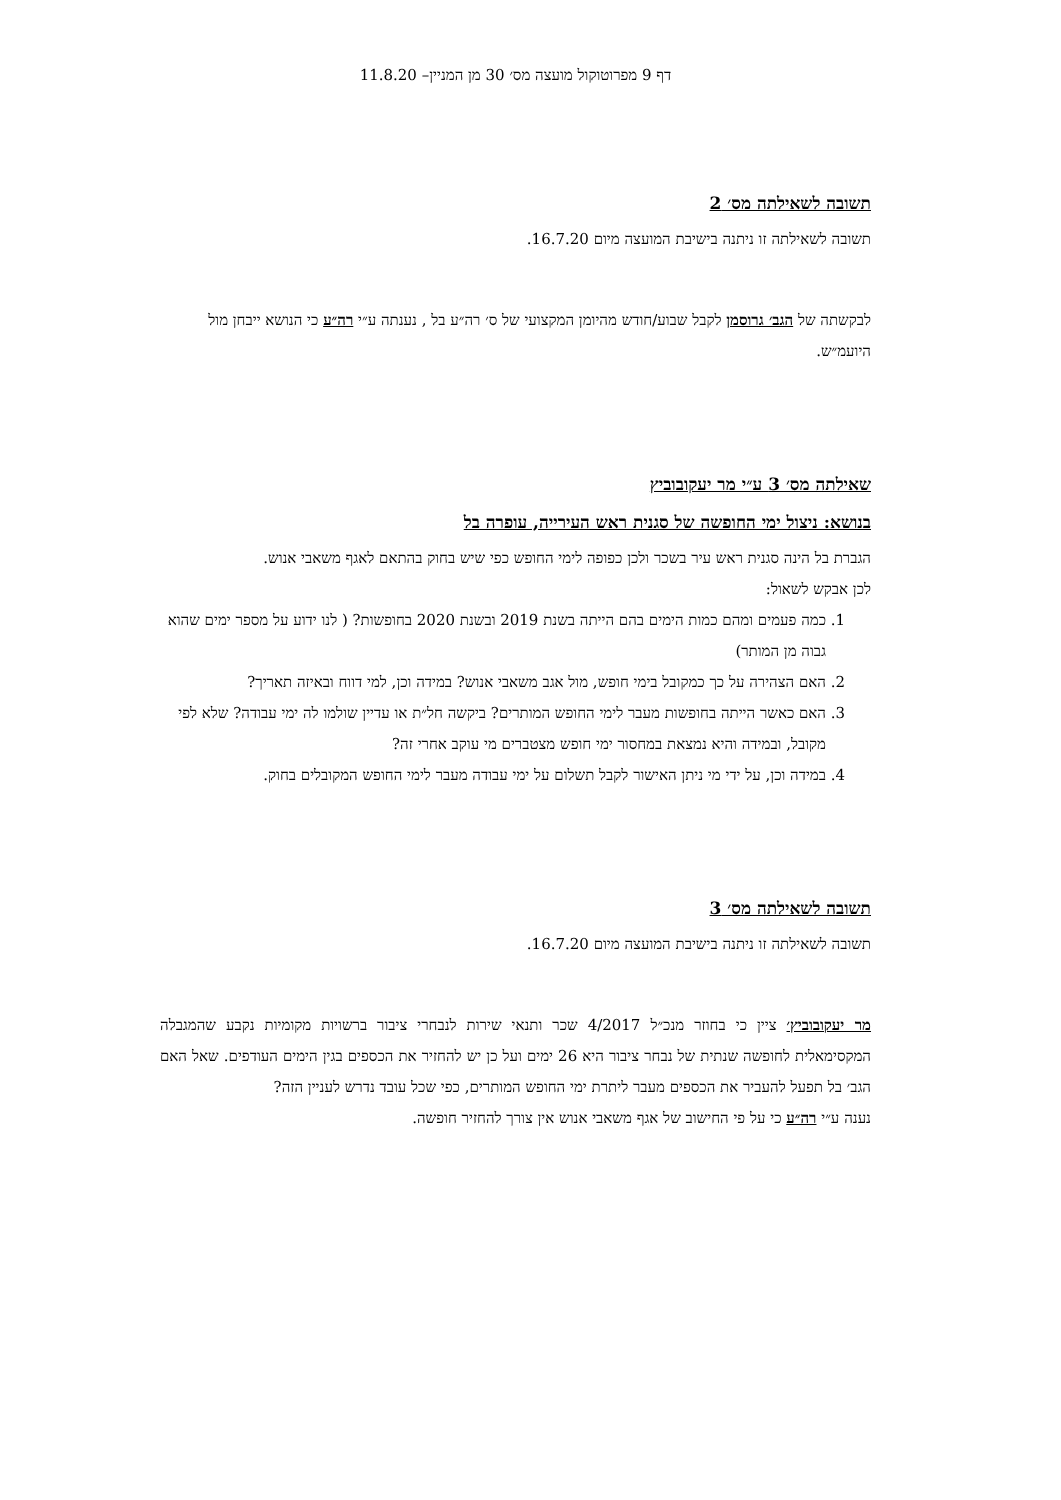דף 9 מפרוטוקול מועצה מס׳ 30 מן המניין– 11.8.20
תשובה לשאילתה מס׳ 2
תשובה לשאילתה זו ניתנה בישיבת המועצה מיום 16.7.20.
לבקשתה של הגב׳ גרוסמן לקבל שבוע/חודש מהיומן המקצועי של ס׳ רה״ע בל , נענתה ע״י רה״ע כי הנושא ייבחן מול היועמ״ש.
שאילתה מס׳ 3 ע״י מר יעקובוביץ
בנושא: ניצול ימי החופשה של סגנית ראש העירייה, עופרה בל
הגברת בל הינה סגנית ראש עיר בשכר ולכן כפופה לימי החופש כפי שיש בחוק בהתאם לאגף משאבי אנוש.
לכן אבקש לשאול:
1. כמה פעמים ומהם כמות הימים בהם הייתה בשנת 2019 ובשנת 2020 בחופשות? ( לנו ידוע על מספר ימים שהוא גבוה מן המותר)
2. האם הצהירה על כך כמקובל בימי חופש, מול אגב משאבי אנוש? במידה וכן, למי דווח ובאיזה תאריך?
3. האם כאשר הייתה בחופשות מעבר לימי החופש המותרים? ביקשה חל״ת או עדיין שולמו לה ימי עבודה? שלא לפי מקובל, ובמידה והיא נמצאת במחסור ימי חופש מצטברים מי עוקב אחרי זה?
4. במידה וכן, על ידי מי ניתן האישור לקבל תשלום על ימי עבודה מעבר לימי החופש המקובלים בחוק.
תשובה לשאילתה מס׳ 3
תשובה לשאילתה זו ניתנה בישיבת המועצה מיום 16.7.20.
מר יעקובוביץ׳ ציין כי בחוזר מנכ״ל 4/2017 שכר ותנאי שירות לנבחרי ציבור ברשויות מקומיות נקבע שהמגבלה המקסימאלית לחופשה שנתית של נבחר ציבור היא 26 ימים ועל כן יש להחזיר את הכספים בגין הימים העודפים. שאל האם הגב׳ בל תפעל להעביר את הכספים מעבר ליתרת ימי החופש המותרים, כפי שכל עובד נדרש לעניין הזה?
נענה ע״י רה״ע כי על פי החישוב של אגף משאבי אנוש אין צורך להחזיר חופשה.